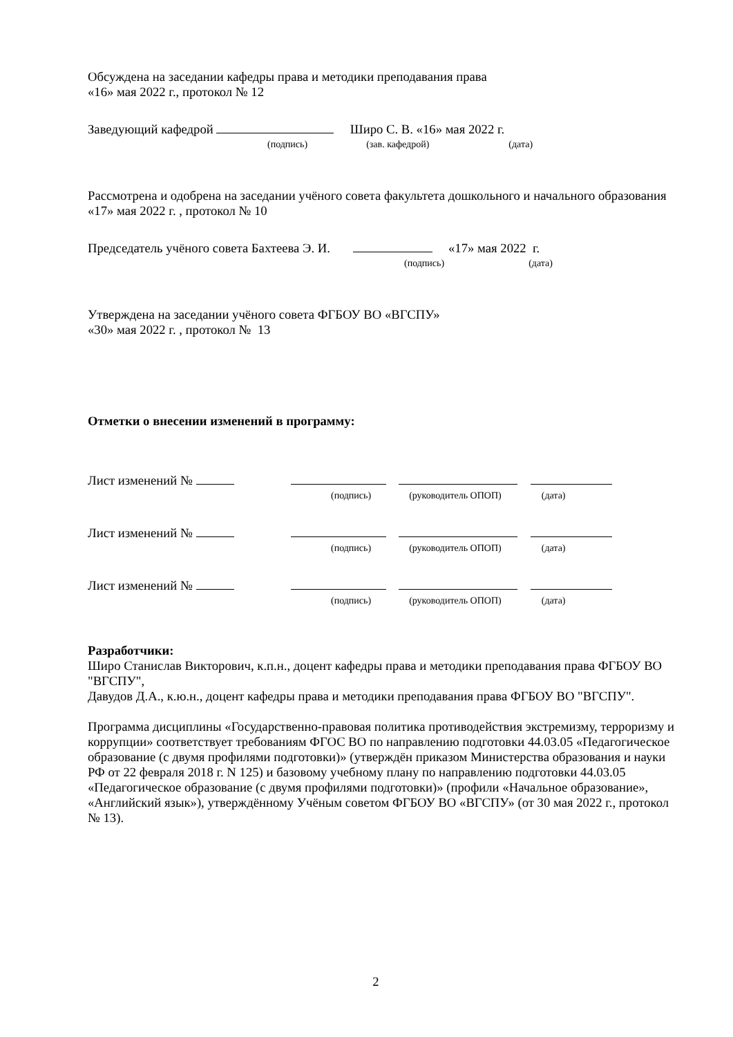Обсуждена на заседании кафедры права и методики преподавания права
«16» мая 2022 г., протокол № 12
Заведующий кафедрой Широ С. В. «16» мая 2022 г.
(подпись) (зав. кафедрой) (дата)
Рассмотрена и одобрена на заседании учёного совета факультета дошкольного и начального образования «17» мая 2022 г. , протокол № 10
Председатель учёного совета Бахтеева Э. И. «17» мая 2022 г.
(подпись) (дата)
Утверждена на заседании учёного совета ФГБОУ ВО «ВГСПУ»
«30» мая 2022 г. , протокол № 13
Отметки о внесении изменений в программу:
Лист изменений №
(подпись) (руководитель ОПОП) (дата)
Лист изменений №
(подпись) (руководитель ОПОП) (дата)
Лист изменений №
(подпись) (руководитель ОПОП) (дата)
Разработчики:
Широ Станислав Викторович, к.п.н., доцент кафедры права и методики преподавания права ФГБОУ ВО "ВГСПУ",
Давудов Д.А., к.ю.н., доцент кафедры права и методики преподавания права ФГБОУ ВО "ВГСПУ".
Программа дисциплины «Государственно-правовая политика противодействия экстремизму, терроризму и коррупции» соответствует требованиям ФГОС ВО по направлению подготовки 44.03.05 «Педагогическое образование (с двумя профилями подготовки)» (утверждён приказом Министерства образования и науки РФ от 22 февраля 2018 г. N 125) и базовому учебному плану по направлению подготовки 44.03.05 «Педагогическое образование (с двумя профилями подготовки)» (профили «Начальное образование», «Английский язык»), утверждённому Учёным советом ФГБОУ ВО «ВГСПУ» (от 30 мая 2022 г., протокол № 13).
2